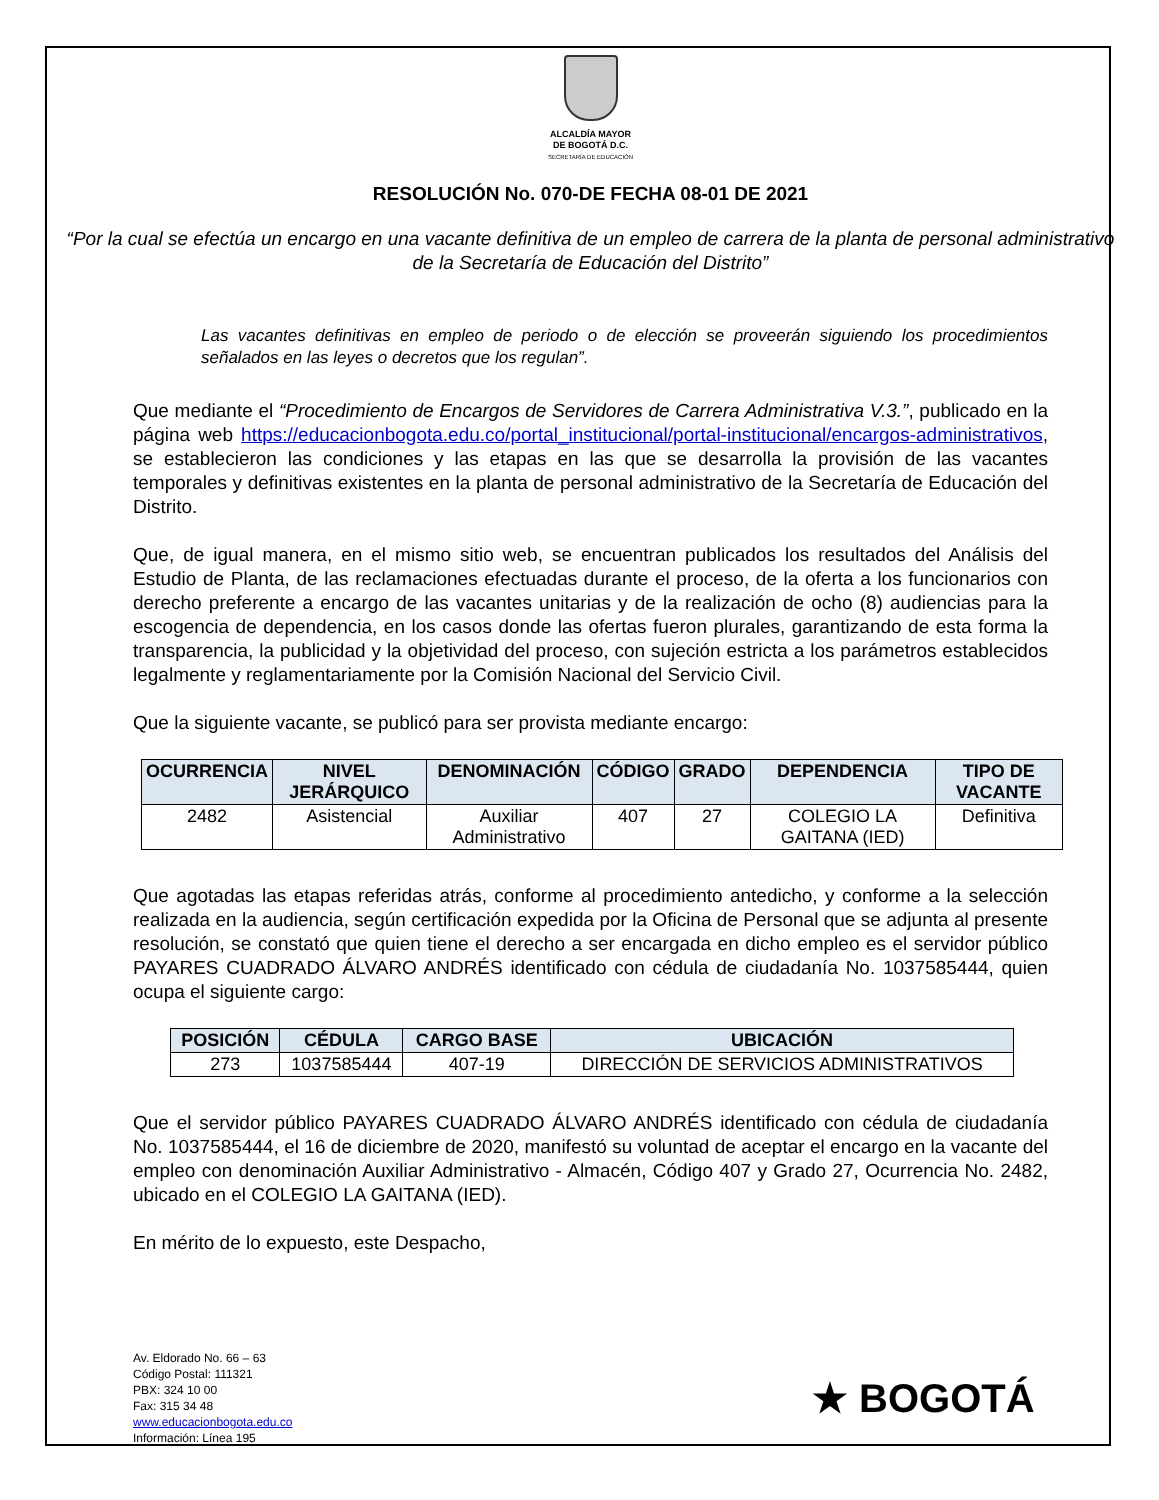ALCALDÍA MAYOR
DE BOGOTÁ D.C.
SECRETARÍA DE EDUCACIÓN
RESOLUCIÓN No. 070-DE FECHA 08-01 DE 2021
“Por la cual se efectúa un encargo en una vacante definitiva de un empleo de carrera de la planta de personal administrativo de la Secretaría de Educación del Distrito”
Las vacantes definitivas en empleo de periodo o de elección se proveerán siguiendo los procedimientos señalados en las leyes o decretos que los regulan”.
Que mediante el “Procedimiento de Encargos de Servidores de Carrera Administrativa V.3.”, publicado en la página web https://educacionbogota.edu.co/portal_institucional/portal-institucional/encargos-administrativos, se establecieron las condiciones y las etapas en las que se desarrolla la provisión de las vacantes temporales y definitivas existentes en la planta de personal administrativo de la Secretaría de Educación del Distrito.
Que, de igual manera, en el mismo sitio web, se encuentran publicados los resultados del Análisis del Estudio de Planta, de las reclamaciones efectuadas durante el proceso, de la oferta a los funcionarios con derecho preferente a encargo de las vacantes unitarias y de la realización de ocho (8) audiencias para la escogencia de dependencia, en los casos donde las ofertas fueron plurales, garantizando de esta forma la transparencia, la publicidad y la objetividad del proceso, con sujeción estricta a los parámetros establecidos legalmente y reglamentariamente por la Comisión Nacional del Servicio Civil.
Que la siguiente vacante, se publicó para ser provista mediante encargo:
| OCURRENCIA | NIVEL JERÁRQUICO | DENOMINACIÓN | CÓDIGO | GRADO | DEPENDENCIA | TIPO DE VACANTE |
| --- | --- | --- | --- | --- | --- | --- |
| 2482 | Asistencial | Auxiliar Administrativo | 407 | 27 | COLEGIO LA GAITANA (IED) | Definitiva |
Que agotadas las etapas referidas atrás, conforme al procedimiento antedicho, y conforme a la selección realizada en la audiencia, según certificación expedida por la Oficina de Personal que se adjunta al presente resolución, se constató que quien tiene el derecho a ser encargada en dicho empleo es el servidor público PAYARES CUADRADO ÁLVARO ANDRÉS identificado con cédula de ciudadanía No. 1037585444, quien ocupa el siguiente cargo:
| POSICIÓN | CÉDULA | CARGO BASE | UBICACIÓN |
| --- | --- | --- | --- |
| 273 | 1037585444 | 407-19 | DIRECCIÓN DE SERVICIOS ADMINISTRATIVOS |
Que el servidor público PAYARES CUADRADO ÁLVARO ANDRÉS identificado con cédula de ciudadanía No. 1037585444, el 16 de diciembre de 2020, manifestó su voluntad de aceptar el encargo en la vacante del empleo con denominación Auxiliar Administrativo - Almacén, Código 407 y Grado 27, Ocurrencia No. 2482, ubicado en el COLEGIO LA GAITANA (IED).
En mérito de lo expuesto, este Despacho,
Av. Eldorado No. 66 – 63
Código Postal: 111321
PBX: 324 10 00
Fax: 315 34 48
www.educacionbogota.edu.co
Información: Línea 195
★ BOGOTÁ